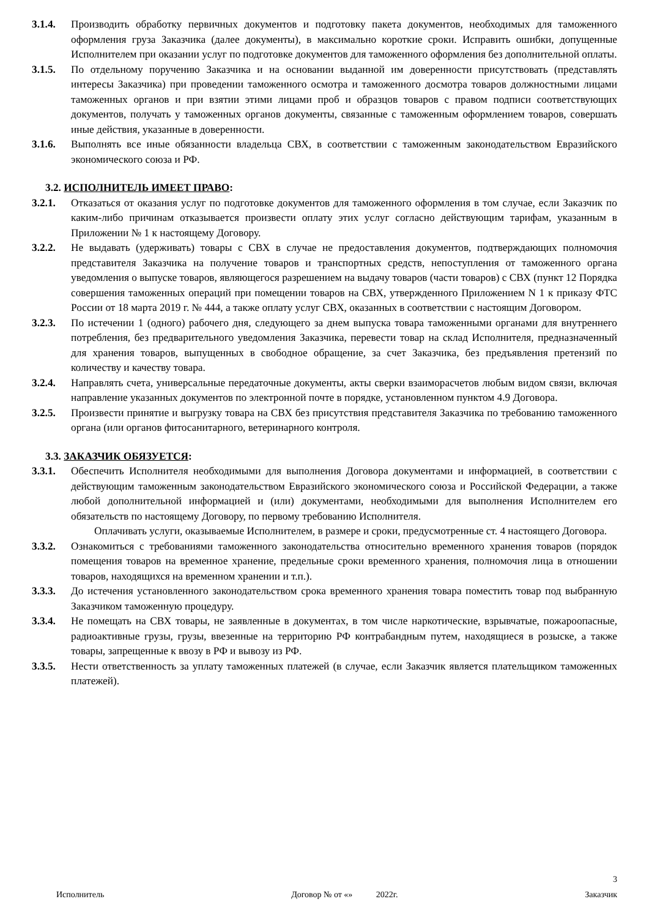3.1.4. Производить обработку первичных документов и подготовку пакета документов, необходимых для таможенного оформления груза Заказчика (далее документы), в максимально короткие сроки. Исправить ошибки, допущенные Исполнителем при оказании услуг по подготовке документов для таможенного оформления без дополнительной оплаты.
3.1.5. По отдельному поручению Заказчика и на основании выданной им доверенности присутствовать (представлять интересы Заказчика) при проведении таможенного осмотра и таможенного досмотра товаров должностными лицами таможенных органов и при взятии этими лицами проб и образцов товаров с правом подписи соответствующих документов, получать у таможенных органов документы, связанные с таможенным оформлением товаров, совершать иные действия, указанные в доверенности.
3.1.6. Выполнять все иные обязанности владельца СВХ, в соответствии с таможенным законодательством Евразийского экономического союза и РФ.
3.2. ИСПОЛНИТЕЛЬ ИМЕЕТ ПРАВО:
3.2.1. Отказаться от оказания услуг по подготовке документов для таможенного оформления в том случае, если Заказчик по каким-либо причинам отказывается произвести оплату этих услуг согласно действующим тарифам, указанным в Приложении № 1 к настоящему Договору.
3.2.2. Не выдавать (удерживать) товары с СВХ в случае не предоставления документов, подтверждающих полномочия представителя Заказчика на получение товаров и транспортных средств, непоступления от таможенного органа уведомления о выпуске товаров, являющегося разрешением на выдачу товаров (части товаров) с СВХ (пункт 12 Порядка совершения таможенных операций при помещении товаров на СВХ, утвержденного Приложением N 1 к приказу ФТС России от 18 марта 2019 г. № 444, а также оплату услуг СВХ, оказанных в соответствии с настоящим Договором.
3.2.3. По истечении 1 (одного) рабочего дня, следующего за днем выпуска товара таможенными органами для внутреннего потребления, без предварительного уведомления Заказчика, перевести товар на склад Исполнителя, предназначенный для хранения товаров, выпущенных в свободное обращение, за счет Заказчика, без предъявления претензий по количеству и качеству товара.
3.2.4. Направлять счета, универсальные передаточные документы, акты сверки взаиморасчетов любым видом связи, включая направление указанных документов по электронной почте в порядке, установленном пунктом 4.9 Договора.
3.2.5. Произвести принятие и выгрузку товара на СВХ без присутствия представителя Заказчика по требованию таможенного органа (или органов фитосанитарного, ветеринарного контроля.
3.3. ЗАКАЗЧИК ОБЯЗУЕТСЯ:
3.3.1. Обеспечить Исполнителя необходимыми для выполнения Договора документами и информацией, в соответствии с действующим таможенным законодательством Евразийского экономического союза и Российской Федерации, а также любой дополнительной информацией и (или) документами, необходимыми для выполнения Исполнителем его обязательств по настоящему Договору, по первому требованию Исполнителя.
Оплачивать услуги, оказываемые Исполнителем, в размере и сроки, предусмотренные ст. 4 настоящего Договора.
3.3.2. Ознакомиться с требованиями таможенного законодательства относительно временного хранения товаров (порядок помещения товаров на временное хранение, предельные сроки временного хранения, полномочия лица в отношении товаров, находящихся на временном хранении и т.п.).
3.3.3. До истечения установленного законодательством срока временного хранения товара поместить товар под выбранную Заказчиком таможенную процедуру.
3.3.4. Не помещать на СВХ товары, не заявленные в документах, в том числе наркотические, взрывчатые, пожароопасные, радиоактивные грузы, грузы, ввезенные на территорию РФ контрабандным путем, находящиеся в розыске, а также товары, запрещенные к ввозу в РФ и вывозу из РФ.
3.3.5. Нести ответственность за уплату таможенных платежей (в случае, если Заказчик является плательщиком таможенных платежей).
3
Исполнитель Договор № от «» 2022г. Заказчик